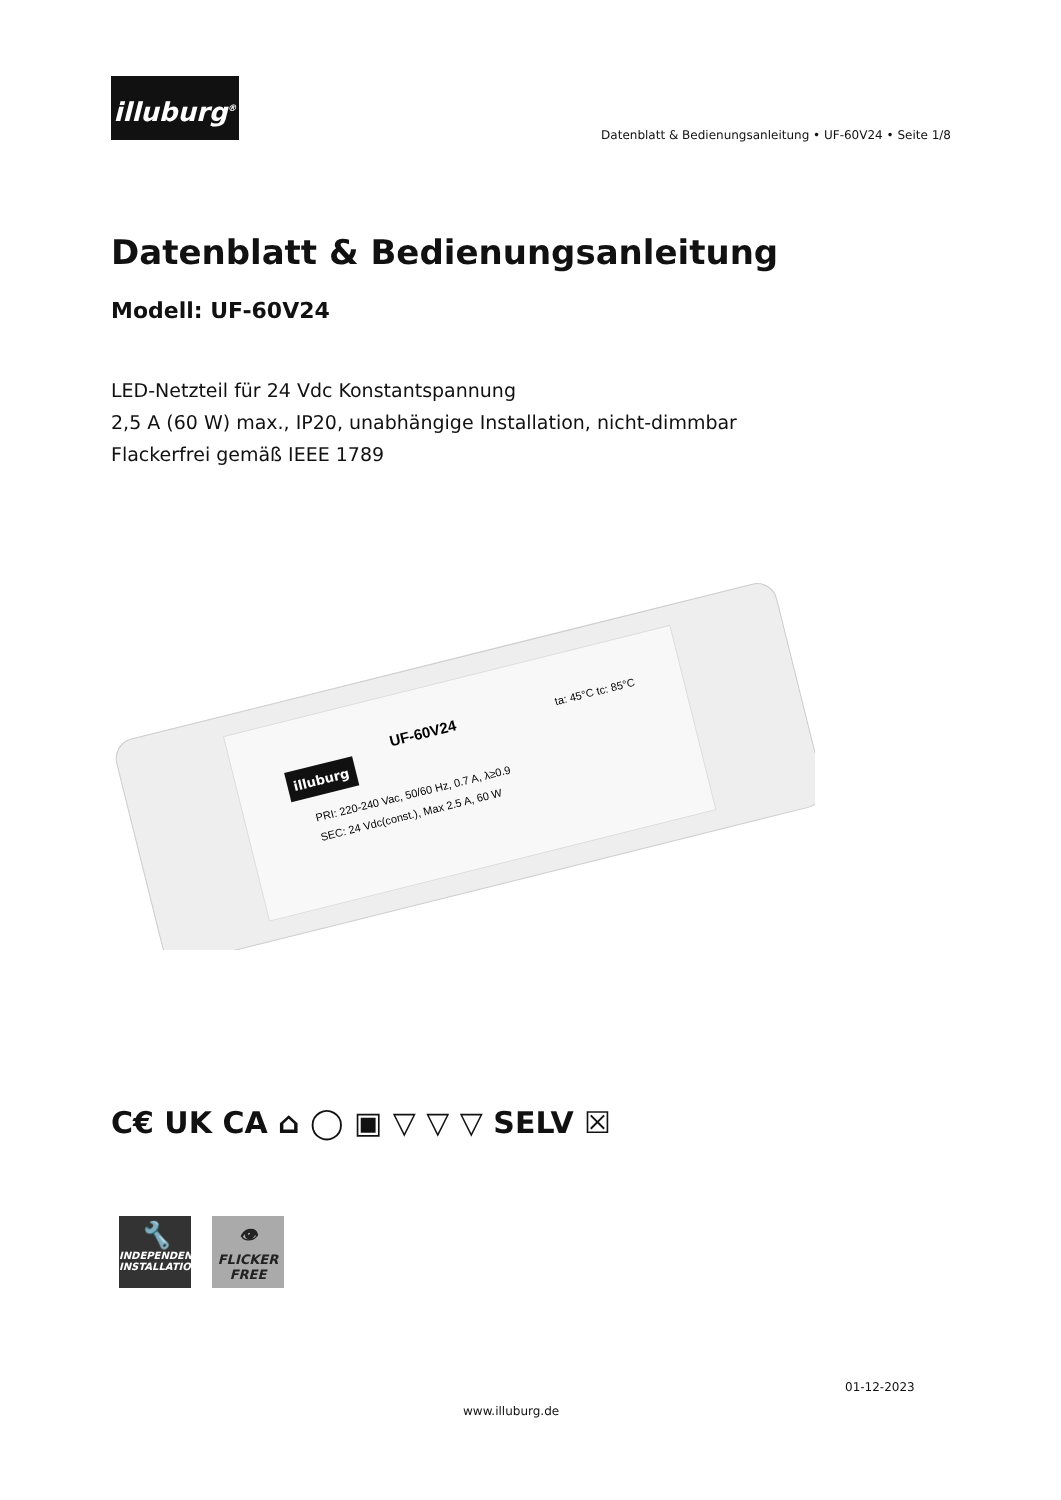illuburg<sup>®</sup>
Datenblatt & Bedienungsanleitung • UF-60V24 • Seite 1/8
Datenblatt & Bedienungsanleitung
Modell: UF-60V24
LED-Netzteil für 24 Vdc Konstantspannung
2,5 A (60 W) max., IP20, unabhängige Installation, nicht-dimmbar
Flackerfrei gemäß IEEE 1789
illuburg
UF-60V24
PRI: 220-240 Vac, 50/60 Hz, 0.7 A, λ≥0.9
SEC: 24 Vdc(const.), Max 2.5 A, 60 W
ta: 45°C tc: 85°C
C€ UK CA ⌂ ◯ ▣ ▽ ▽ ▽ SELV ☒
🔧
INDEPENDENT INSTALLATION
👁
FLICKER FREE
01-12-2023
www.illuburg.de